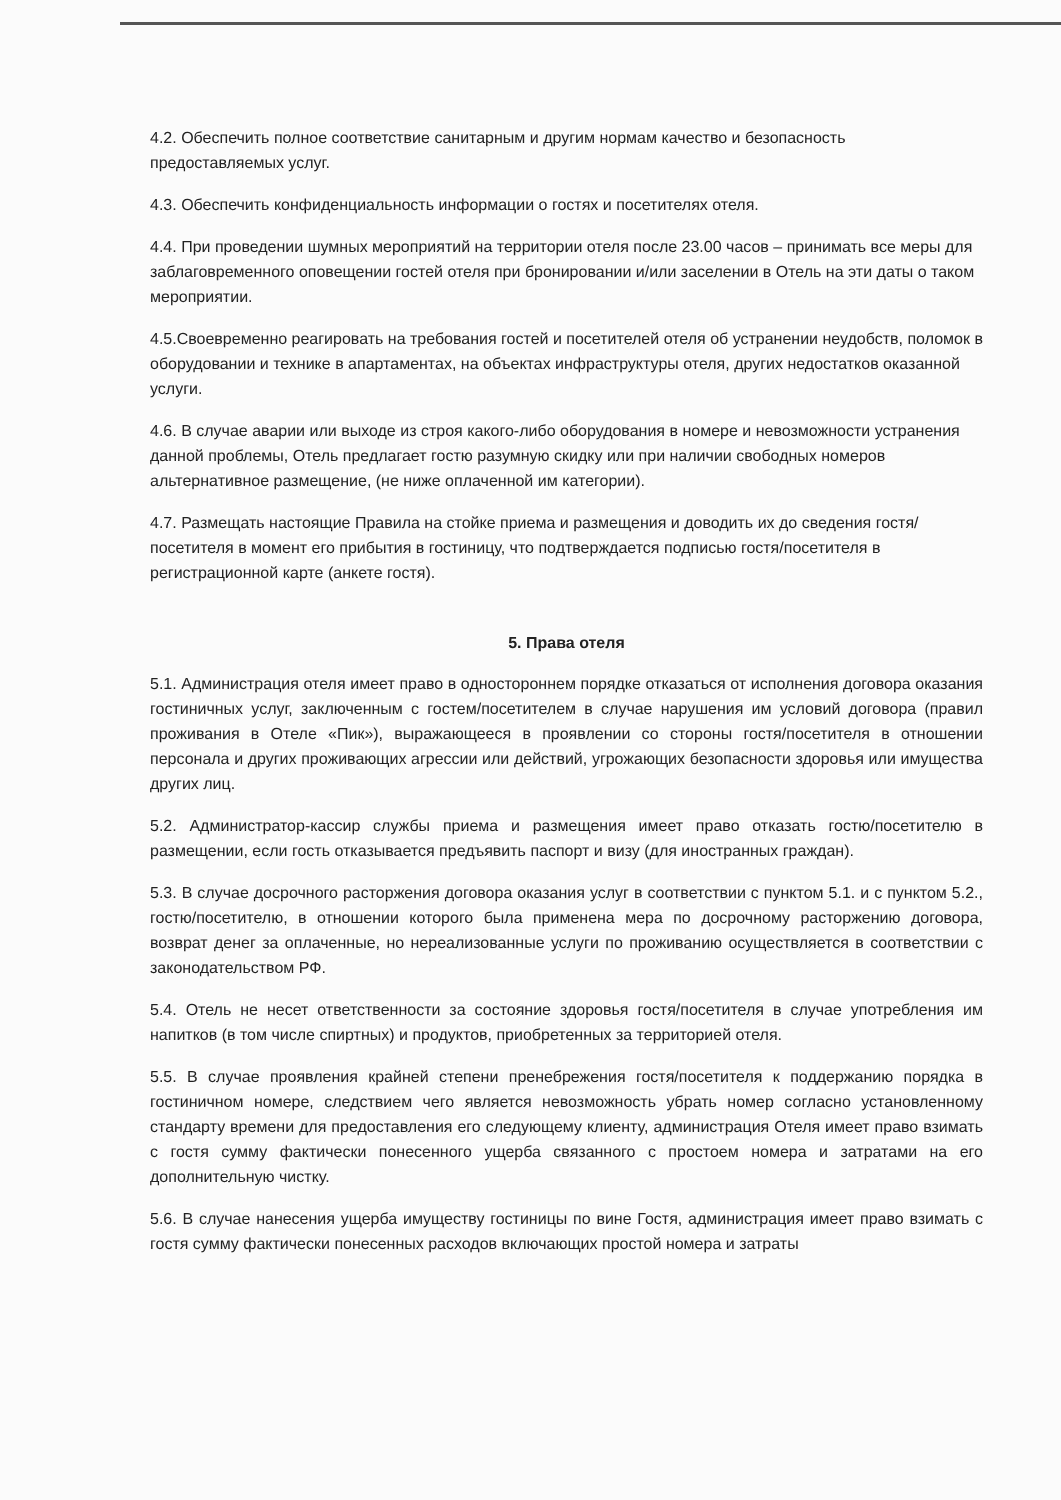4.2. Обеспечить полное соответствие санитарным и другим нормам качество и безопасность предоставляемых услуг.
4.3. Обеспечить конфиденциальность информации о гостях и посетителях отеля.
4.4. При проведении шумных мероприятий на территории отеля после 23.00 часов – принимать все меры для заблаговременного оповещении гостей отеля при бронировании и/или заселении в Отель на эти даты о таком мероприятии.
4.5.Своевременно реагировать на требования гостей и посетителей отеля об устранении неудобств, поломок в оборудовании и технике в апартаментах, на объектах инфраструктуры отеля, других недостатков оказанной услуги.
4.6. В случае аварии или выходе из строя какого-либо оборудования в номере и невозможности устранения данной проблемы, Отель предлагает гостю разумную скидку или при наличии свободных номеров альтернативное размещение, (не ниже оплаченной им категории).
4.7. Размещать настоящие Правила на стойке приема и размещения и доводить их до сведения гостя/посетителя в момент его прибытия в гостиницу, что подтверждается подписью гостя/посетителя в регистрационной карте (анкете гостя).
5. Права отеля
5.1. Администрация отеля имеет право в одностороннем порядке отказаться от исполнения договора оказания гостиничных услуг, заключенным с гостем/посетителем в случае нарушения им условий договора (правил проживания в Отеле «Пик»), выражающееся в проявлении со стороны гостя/посетителя в отношении персонала и других проживающих агрессии или действий, угрожающих безопасности здоровья или имущества других лиц.
5.2. Администратор-кассир службы приема и размещения имеет право отказать гостю/посетителю в размещении, если гость отказывается предъявить паспорт и визу (для иностранных граждан).
5.3. В случае досрочного расторжения договора оказания услуг в соответствии с пунктом 5.1. и с пунктом 5.2., гостю/посетителю, в отношении которого была применена мера по досрочному расторжению договора, возврат денег за оплаченные, но нереализованные услуги по проживанию осуществляется в соответствии с законодательством РФ.
5.4. Отель не несет ответственности за состояние здоровья гостя/посетителя в случае употребления им напитков (в том числе спиртных) и продуктов, приобретенных за территорией отеля.
5.5. В случае проявления крайней степени пренебрежения гостя/посетителя к поддержанию порядка в гостиничном номере, следствием чего является невозможность убрать номер согласно установленному стандарту времени для предоставления его следующему клиенту, администрация Отеля имеет право взимать с гостя сумму фактически понесенного ущерба связанного с простоем номера и затратами на его дополнительную чистку.
5.6. В случае нанесения ущерба имуществу гостиницы по вине Гостя, администрация имеет право взимать с гостя сумму фактически понесенных расходов включающих простой номера и затраты